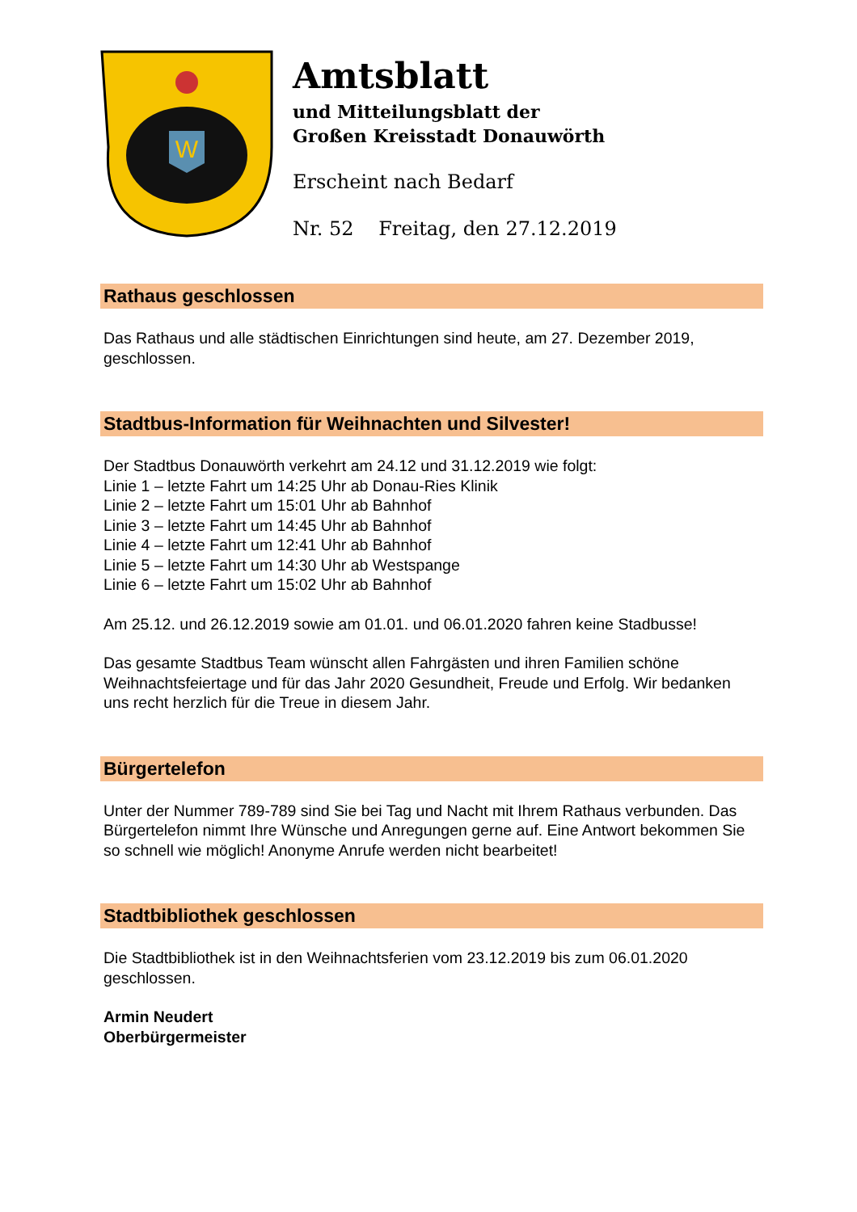W
Amtsblatt
und Mitteilungsblatt der
Großen Kreisstadt Donauwörth
Erscheint nach Bedarf
Nr. 52 Freitag, den 27.12.2019
Rathaus geschlossen
Das Rathaus und alle städtischen Einrichtungen sind heute, am 27. Dezember 2019, geschlossen.
Stadtbus-Information für Weihnachten und Silvester!
Der Stadtbus Donauwörth verkehrt am 24.12 und 31.12.2019 wie folgt:
Linie 1 – letzte Fahrt um 14:25 Uhr ab Donau-Ries Klinik
Linie 2 – letzte Fahrt um 15:01 Uhr ab Bahnhof
Linie 3 – letzte Fahrt um 14:45 Uhr ab Bahnhof
Linie 4 – letzte Fahrt um 12:41 Uhr ab Bahnhof
Linie 5 – letzte Fahrt um 14:30 Uhr ab Westspange
Linie 6 – letzte Fahrt um 15:02 Uhr ab Bahnhof
Am 25.12. und 26.12.2019 sowie am 01.01. und 06.01.2020 fahren keine Stadbusse!
Das gesamte Stadtbus Team wünscht allen Fahrgästen und ihren Familien schöne Weihnachtsfeiertage und für das Jahr 2020 Gesundheit, Freude und Erfolg. Wir bedanken uns recht herzlich für die Treue in diesem Jahr.
Bürgertelefon
Unter der Nummer 789-789 sind Sie bei Tag und Nacht mit Ihrem Rathaus verbunden. Das Bürgertelefon nimmt Ihre Wünsche und Anregungen gerne auf. Eine Antwort bekommen Sie so schnell wie möglich! Anonyme Anrufe werden nicht bearbeitet!
Stadtbibliothek geschlossen
Die Stadtbibliothek ist in den Weihnachtsferien vom 23.12.2019 bis zum 06.01.2020 geschlossen.
Armin Neudert
Oberbürgermeister